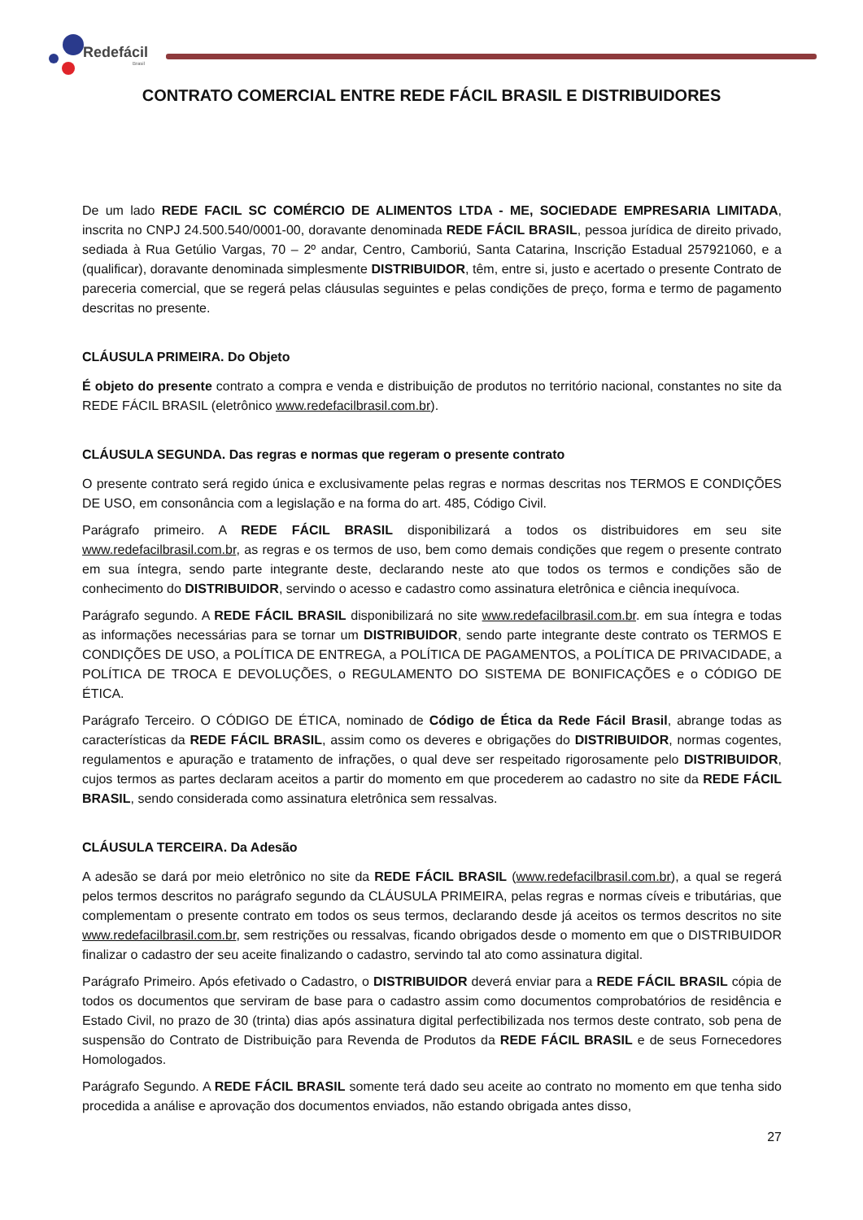Redefácil
Brasil
CONTRATO COMERCIAL ENTRE REDE FÁCIL BRASIL E DISTRIBUIDORES
De um lado REDE FACIL SC COMÉRCIO DE ALIMENTOS LTDA - ME, SOCIEDADE EMPRESARIA LIMITADA, inscrita no CNPJ 24.500.540/0001-00, doravante denominada REDE FÁCIL BRASIL, pessoa jurídica de direito privado, sediada à Rua Getúlio Vargas, 70 – 2º andar, Centro, Camboriú, Santa Catarina, Inscrição Estadual 257921060, e a (qualificar), doravante denominada simplesmente DISTRIBUIDOR, têm, entre si, justo e acertado o presente Contrato de pareceria comercial, que se regerá pelas cláusulas seguintes e pelas condições de preço, forma e termo de pagamento descritas no presente.
CLÁUSULA PRIMEIRA. Do Objeto
É objeto do presente contrato a compra e venda e distribuição de produtos no território nacional, constantes no site da REDE FÁCIL BRASIL (eletrônico www.redefacilbrasil.com.br).
CLÁUSULA SEGUNDA. Das regras e normas que regeram o presente contrato
O presente contrato será regido única e exclusivamente pelas regras e normas descritas nos TERMOS E CONDIÇÕES DE USO, em consonância com a legislação e na forma do art. 485, Código Civil.
Parágrafo primeiro. A REDE FÁCIL BRASIL disponibilizará a todos os distribuidores em seu site www.redefacilbrasil.com.br, as regras e os termos de uso, bem como demais condições que regem o presente contrato em sua íntegra, sendo parte integrante deste, declarando neste ato que todos os termos e condições são de conhecimento do DISTRIBUIDOR, servindo o acesso e cadastro como assinatura eletrônica e ciência inequívoca.
Parágrafo segundo. A REDE FÁCIL BRASIL disponibilizará no site www.redefacilbrasil.com.br. em sua íntegra e todas as informações necessárias para se tornar um DISTRIBUIDOR, sendo parte integrante deste contrato os TERMOS E CONDIÇÕES DE USO, a POLÍTICA DE ENTREGA, a POLÍTICA DE PAGAMENTOS, a POLÍTICA DE PRIVACIDADE, a POLÍTICA DE TROCA E DEVOLUÇÕES, o REGULAMENTO DO SISTEMA DE BONIFICAÇÕES e o CÓDIGO DE ÉTICA.
Parágrafo Terceiro. O CÓDIGO DE ÉTICA, nominado de Código de Ética da Rede Fácil Brasil, abrange todas as características da REDE FÁCIL BRASIL, assim como os deveres e obrigações do DISTRIBUIDOR, normas cogentes, regulamentos e apuração e tratamento de infrações, o qual deve ser respeitado rigorosamente pelo DISTRIBUIDOR, cujos termos as partes declaram aceitos a partir do momento em que procederem ao cadastro no site da REDE FÁCIL BRASIL, sendo considerada como assinatura eletrônica sem ressalvas.
CLÁUSULA TERCEIRA. Da Adesão
A adesão se dará por meio eletrônico no site da REDE FÁCIL BRASIL (www.redefacilbrasil.com.br), a qual se regerá pelos termos descritos no parágrafo segundo da CLÁUSULA PRIMEIRA, pelas regras e normas cíveis e tributárias, que complementam o presente contrato em todos os seus termos, declarando desde já aceitos os termos descritos no site www.redefacilbrasil.com.br, sem restrições ou ressalvas, ficando obrigados desde o momento em que o DISTRIBUIDOR finalizar o cadastro der seu aceite finalizando o cadastro, servindo tal ato como assinatura digital.
Parágrafo Primeiro. Após efetivado o Cadastro, o DISTRIBUIDOR deverá enviar para a REDE FÁCIL BRASIL cópia de todos os documentos que serviram de base para o cadastro assim como documentos comprobatórios de residência e Estado Civil, no prazo de 30 (trinta) dias após assinatura digital perfectibilizada nos termos deste contrato, sob pena de suspensão do Contrato de Distribuição para Revenda de Produtos da REDE FÁCIL BRASIL e de seus Fornecedores Homologados.
Parágrafo Segundo. A REDE FÁCIL BRASIL somente terá dado seu aceite ao contrato no momento em que tenha sido procedida a análise e aprovação dos documentos enviados, não estando obrigada antes disso,
27